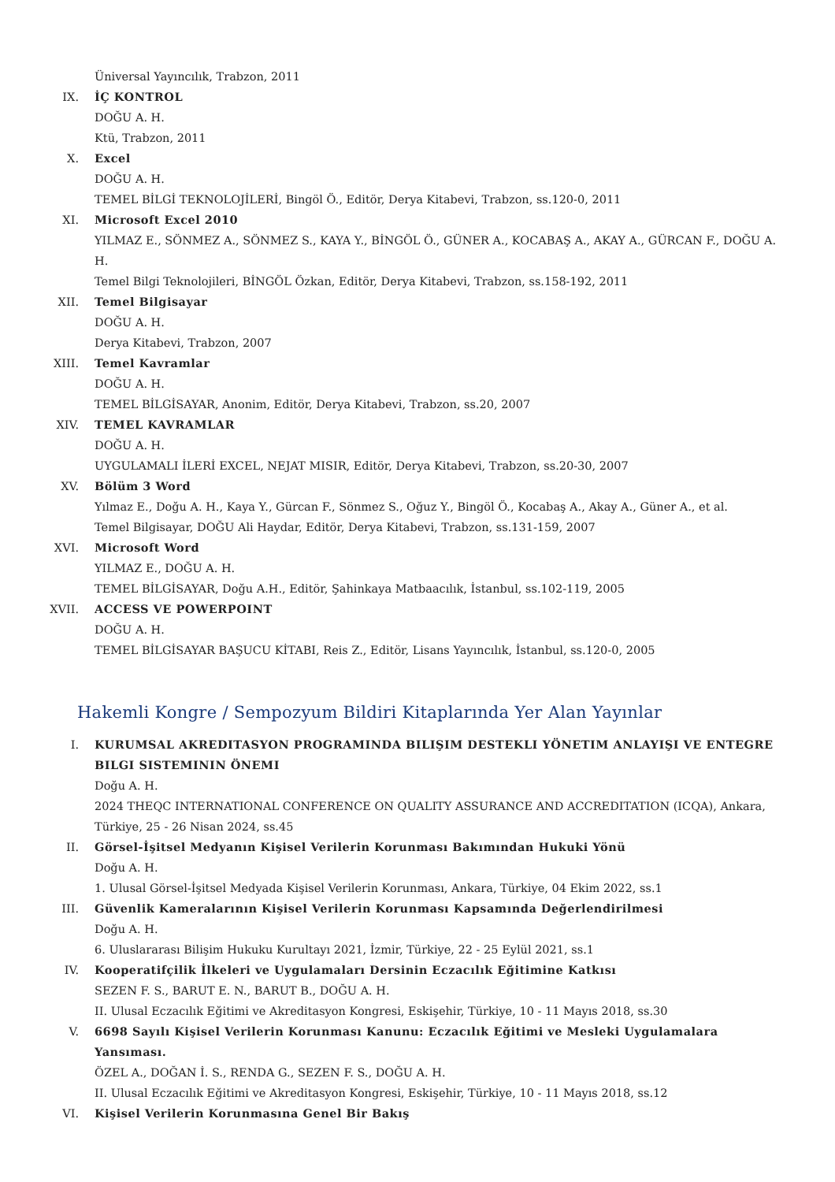Üniversal Yayıncılık, Trabzon, 2011
IX. İÇ KONTROL
DOĞU A. H.
Ktü, Trabzon, 2011
X. Excel
DOĞU A. H.
TEMEL BİLGİ TEKNOLOJİLERİ, Bingöl Ö., Editör, Derya Kitabevi, Trabzon, ss.120-0, 2011
XI. Microsoft Excel 2010
YILMAZ E., SÖNMEZ A., SÖNMEZ S., KAYA Y., BİNGÖL Ö., GÜNER A., KOCABAŞ A., AKAY A., GÜRCAN F., DOĞU A. H.
Temel Bilgi Teknolojileri, BİNGÖL Özkan, Editör, Derya Kitabevi, Trabzon, ss.158-192, 2011
XII. Temel Bilgisayar
DOĞU A. H.
Derya Kitabevi, Trabzon, 2007
XIII. Temel Kavramlar
DOĞU A. H.
TEMEL BİLGİSAYAR, Anonim, Editör, Derya Kitabevi, Trabzon, ss.20, 2007
XIV. TEMEL KAVRAMLAR
DOĞU A. H.
UYGULAMALI İLERİ EXCEL, NEJAT MISIR, Editör, Derya Kitabevi, Trabzon, ss.20-30, 2007
XV. Bölüm 3 Word
Yılmaz E., Doğu A. H., Kaya Y., Gürcan F., Sönmez S., Oğuz Y., Bingöl Ö., Kocabaş A., Akay A., Güner A., et al.
Temel Bilgisayar, DOĞU Ali Haydar, Editör, Derya Kitabevi, Trabzon, ss.131-159, 2007
XVI. Microsoft Word
YILMAZ E., DOĞU A. H.
TEMEL BİLGİSAYAR, Doğu A.H., Editör, Şahinkaya Matbaacılık, İstanbul, ss.102-119, 2005
XVII. ACCESS VE POWERPOINT
DOĞU A. H.
TEMEL BİLGİSAYAR BAŞUCU KİTABI, Reis Z., Editör, Lisans Yayıncılık, İstanbul, ss.120-0, 2005
Hakemli Kongre / Sempozyum Bildiri Kitaplarında Yer Alan Yayınlar
I. KURUMSAL AKREDITASYON PROGRAMINDA BILIŞIM DESTEKLI YÖNETIM ANLAYIŞI VE ENTEGRE BILGI SISTEMININ ÖNEMI
Doğu A. H.
2024 THEQC INTERNATIONAL CONFERENCE ON QUALITY ASSURANCE AND ACCREDITATION (ICQA), Ankara, Türkiye, 25 - 26 Nisan 2024, ss.45
II. Görsel-İşitsel Medyanın Kişisel Verilerin Korunması Bakımından Hukuki Yönü
Doğu A. H.
1. Ulusal Görsel-İşitsel Medyada Kişisel Verilerin Korunması, Ankara, Türkiye, 04 Ekim 2022, ss.1
III. Güvenlik Kameralarının Kişisel Verilerin Korunması Kapsamında Değerlendirilmesi
Doğu A. H.
6. Uluslararası Bilişim Hukuku Kurultayı 2021, İzmir, Türkiye, 22 - 25 Eylül 2021, ss.1
IV. Kooperatifçilik İlkeleri ve Uygulamaları Dersinin Eczacılık Eğitimine Katkısı
SEZEN F. S., BARUT E. N., BARUT B., DOĞU A. H.
II. Ulusal Eczacılık Eğitimi ve Akreditasyon Kongresi, Eskişehir, Türkiye, 10 - 11 Mayıs 2018, ss.30
V. 6698 Sayılı Kişisel Verilerin Korunması Kanunu: Eczacılık Eğitimi ve Mesleki Uygulamalara Yansıması.
ÖZEL A., DOĞAN İ. S., RENDA G., SEZEN F. S., DOĞU A. H.
II. Ulusal Eczacılık Eğitimi ve Akreditasyon Kongresi, Eskişehir, Türkiye, 10 - 11 Mayıs 2018, ss.12
VI. Kişisel Verilerin Korunmasına Genel Bir Bakış